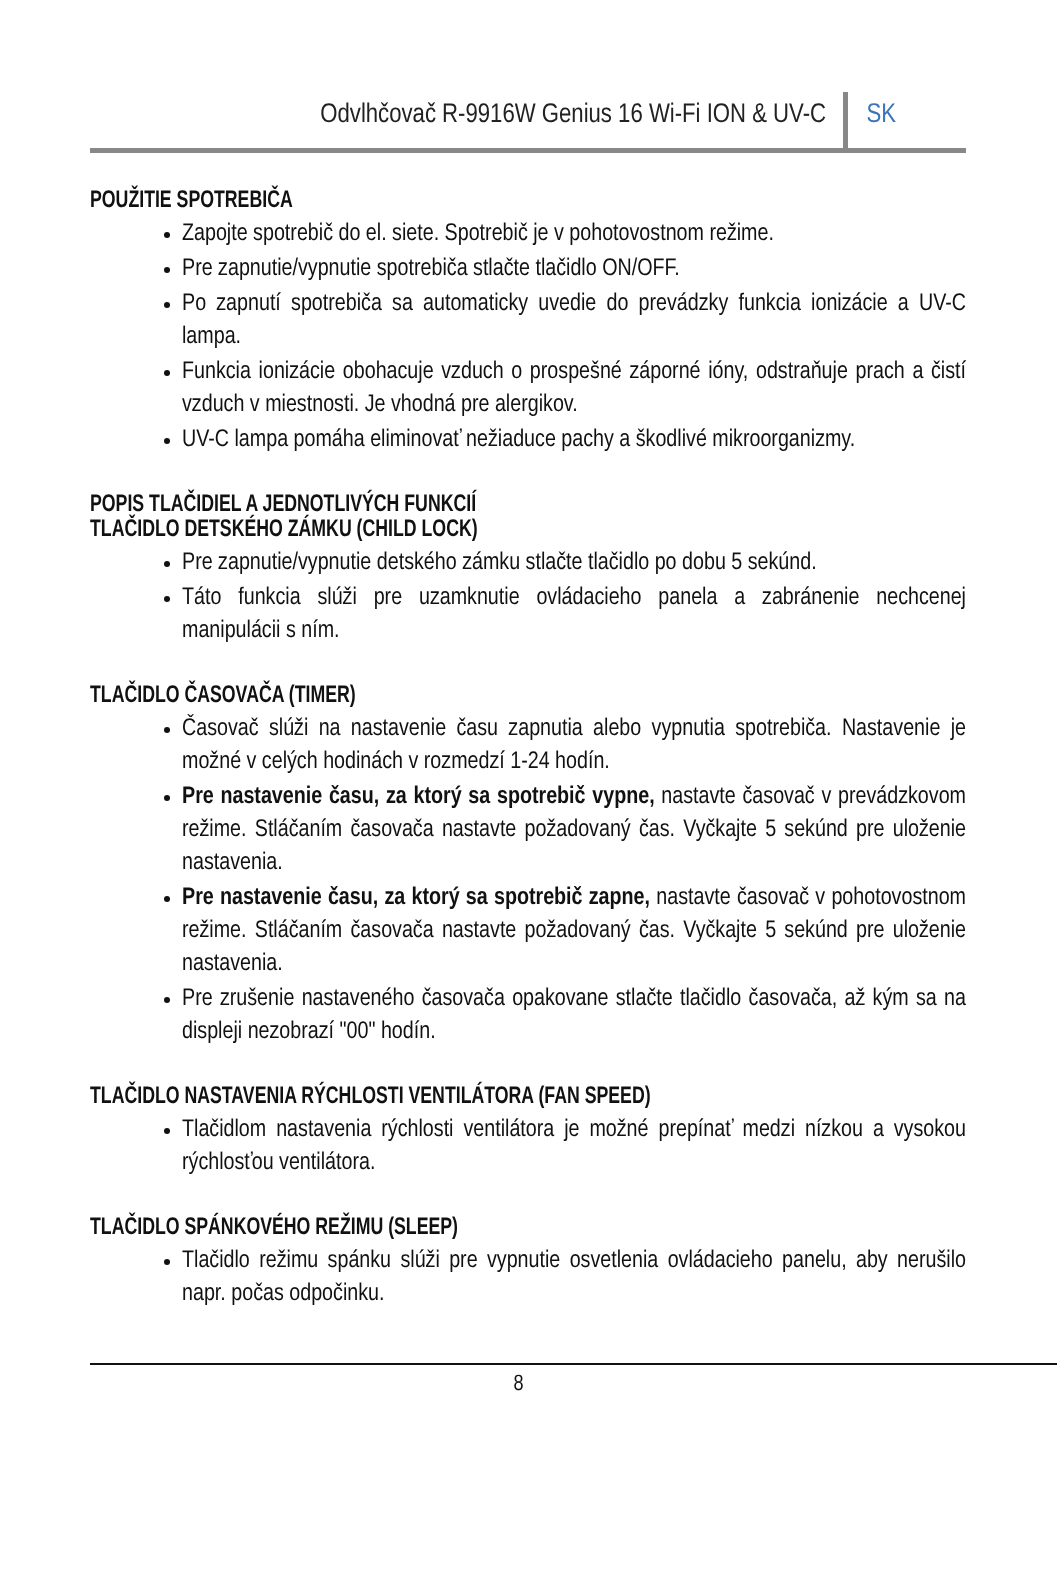Odvlhčovač R-9916W Genius 16 Wi-Fi ION & UV-C
SK
POUŽITIE SPOTREBIČA
Zapojte spotrebič do el. siete. Spotrebič je v pohotovostnom režime.
Pre zapnutie/vypnutie spotrebiča stlačte tlačidlo ON/OFF.
Po zapnutí spotrebiča sa automaticky uvedie do prevádzky funkcia ionizácie a UV-C lampa.
Funkcia ionizácie obohacuje vzduch o prospešné záporné ióny, odstraňuje prach a čistí vzduch v miestnosti. Je vhodná pre alergikov.
UV-C lampa pomáha eliminovať nežiaduce pachy a škodlivé mikroorganizmy.
POPIS TLAČIDIEL A JEDNOTLIVÝCH FUNKCIÍ
TLAČIDLO DETSKÉHO ZÁMKU (CHILD LOCK)
Pre zapnutie/vypnutie detského zámku stlačte tlačidlo po dobu 5 sekúnd.
Táto funkcia slúži pre uzamknutie ovládacieho panela a zabránenie nechcenej manipulácii s ním.
TLAČIDLO ČASOVAČA (TIMER)
Časovač slúži na nastavenie času zapnutia alebo vypnutia spotrebiča. Nastavenie je možné v celých hodinách v rozmedzí 1-24 hodín.
Pre nastavenie času, za ktorý sa spotrebič vypne, nastavte časovač v prevádzkovom režime. Stláčaním časovača nastavte požadovaný čas. Vyčkajte 5 sekúnd pre uloženie nastavenia.
Pre nastavenie času, za ktorý sa spotrebič zapne, nastavte časovač v pohotovostnom režime. Stláčaním časovača nastavte požadovaný čas. Vyčkajte 5 sekúnd pre uloženie nastavenia.
Pre zrušenie nastaveného časovača opakovane stlačte tlačidlo časovača, až kým sa na displeji nezobrazí "00" hodín.
TLAČIDLO NASTAVENIA RÝCHLOSTI VENTILÁTORA (FAN SPEED)
Tlačidlom nastavenia rýchlosti ventilátora je možné prepínať medzi nízkou a vysokou rýchlosťou ventilátora.
TLAČIDLO SPÁNKOVÉHO REŽIMU (SLEEP)
Tlačidlo režimu spánku slúži pre vypnutie osvetlenia ovládacieho panelu, aby nerušilo napr. počas odpočinku.
8